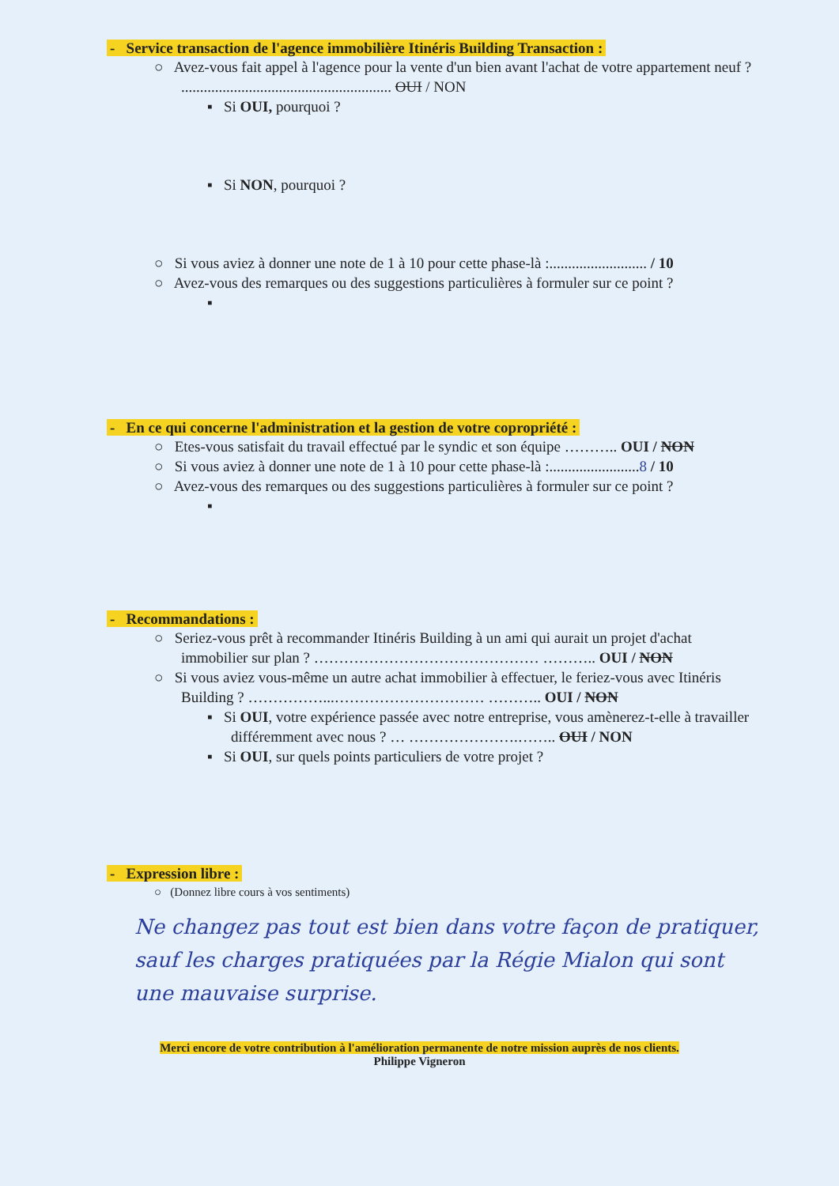- Service transaction de l'agence immobilière Itinéris Building Transaction :
○ Avez-vous fait appel à l'agence pour la vente d'un bien avant l'achat de votre appartement neuf ? ........................................................ OUI / NON
▪ Si OUI, pourquoi ?
▪ Si NON, pourquoi ?
○ Si vous aviez à donner une note de 1 à 10 pour cette phase-là :.......................... / 10
○ Avez-vous des remarques ou des suggestions particulières à formuler sur ce point ?
▪
- En ce qui concerne l'administration et la gestion de votre copropriété :
○ Etes-vous satisfait du travail effectué par le syndic et son équipe ……….. OUI / NON
○ Si vous aviez à donner une note de 1 à 10 pour cette phase-là :........................8 / 10
○ Avez-vous des remarques ou des suggestions particulières à formuler sur ce point ?
▪
- Recommandations :
○ Seriez-vous prêt à recommander Itinéris Building à un ami qui aurait un projet d'achat immobilier sur plan ? ……………………………………… ……….. OUI / NON
○ Si vous aviez vous-même un autre achat immobilier à effectuer, le feriez-vous avec Itinéris Building ? ……………...………………………… ……….. OUI / NON
▪ Si OUI, votre expérience passée avec notre entreprise, vous amènerez-t-elle à travailler différemment avec nous ? … ………………….…….. OUI / NON
▪ Si OUI, sur quels points particuliers de votre projet ?
- Expression libre :
○ (Donnez libre cours à vos sentiments)
Ne changez pas tout est bien dans votre façon de pratiquer, sauf les charges pratiquées par la Régie Mialon qui sont une mauvaise surprise.
Merci encore de votre contribution à l'amélioration permanente de notre mission auprès de nos clients.
Philippe Vigneron